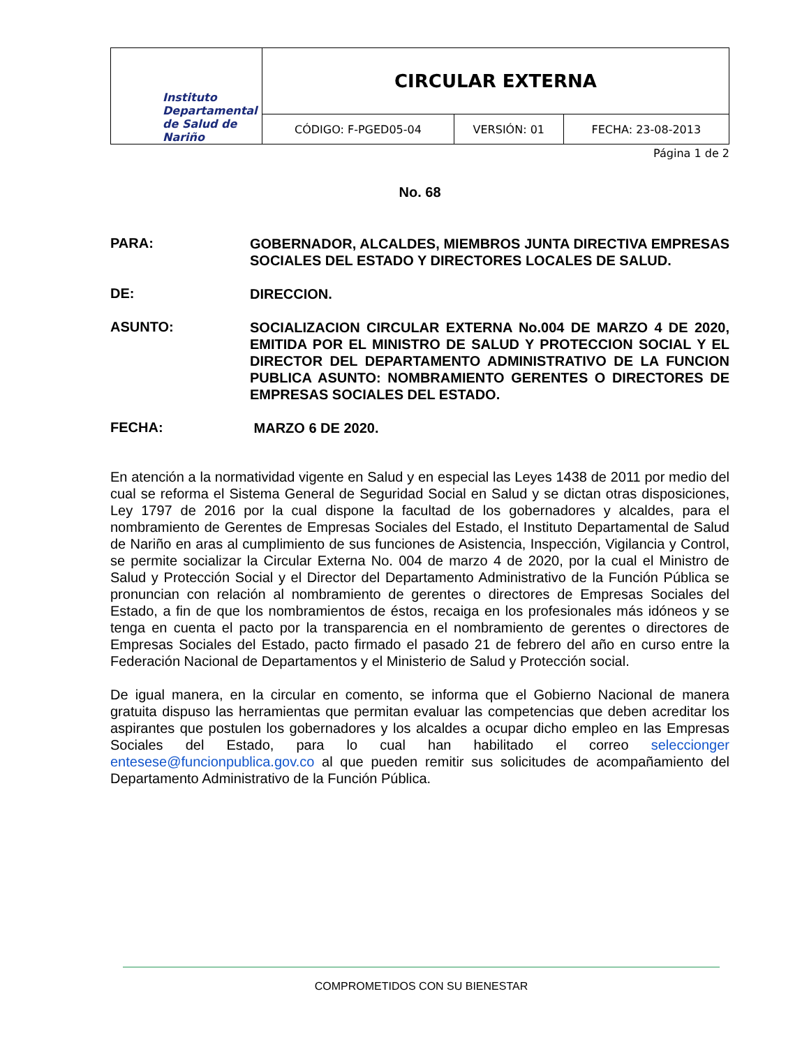| Instituto Departamental de Salud de Nariño | CIRCULAR EXTERNA | | |
| | CÓDIGO: F-PGED05-04 | VERSIÓN: 01 | FECHA: 23-08-2013 |
Página 1 de 2
No. 68
PARA:
GOBERNADOR, ALCALDES, MIEMBROS JUNTA DIRECTIVA EMPRESAS SOCIALES DEL ESTADO Y DIRECTORES LOCALES DE SALUD.
DE:
DIRECCION.
ASUNTO:
SOCIALIZACION CIRCULAR EXTERNA No.004 DE MARZO 4 DE 2020, EMITIDA POR EL MINISTRO DE SALUD Y PROTECCION SOCIAL Y EL DIRECTOR DEL DEPARTAMENTO ADMINISTRATIVO DE LA FUNCION PUBLICA ASUNTO: NOMBRAMIENTO GERENTES O DIRECTORES DE EMPRESAS SOCIALES DEL ESTADO.
FECHA:
MARZO 6 DE 2020.
En atención a la normatividad vigente en Salud y en especial las Leyes 1438 de 2011 por medio del cual se reforma el Sistema General de Seguridad Social en Salud y se dictan otras disposiciones, Ley 1797 de 2016 por la cual dispone la facultad de los gobernadores y alcaldes, para el nombramiento de Gerentes de Empresas Sociales del Estado, el Instituto Departamental de Salud de Nariño en aras al cumplimiento de sus funciones de Asistencia, Inspección, Vigilancia y Control, se permite socializar la Circular Externa No. 004 de marzo 4 de 2020, por la cual el Ministro de Salud y Protección Social y el Director del Departamento Administrativo de la Función Pública se pronuncian con relación al nombramiento de gerentes o directores de Empresas Sociales del Estado, a fin de que los nombramientos de éstos, recaiga en los profesionales más idóneos y se tenga en cuenta el pacto por la transparencia en el nombramiento de gerentes o directores de Empresas Sociales del Estado, pacto firmado el pasado 21 de febrero del año en curso entre la Federación Nacional de Departamentos y el Ministerio de Salud y Protección social.
De igual manera, en la circular en comento, se informa que el Gobierno Nacional de manera gratuita dispuso las herramientas que permitan evaluar las competencias que deben acreditar los aspirantes que postulen los gobernadores y los alcaldes a ocupar dicho empleo en las Empresas Sociales del Estado, para lo cual han habilitado el correo seleccionger​entesese@funcionpublica.gov.co al que pueden remitir sus solicitudes de acompañamiento del Departamento Administrativo de la Función Pública.
COMPROMETIDOS CON SU BIENESTAR